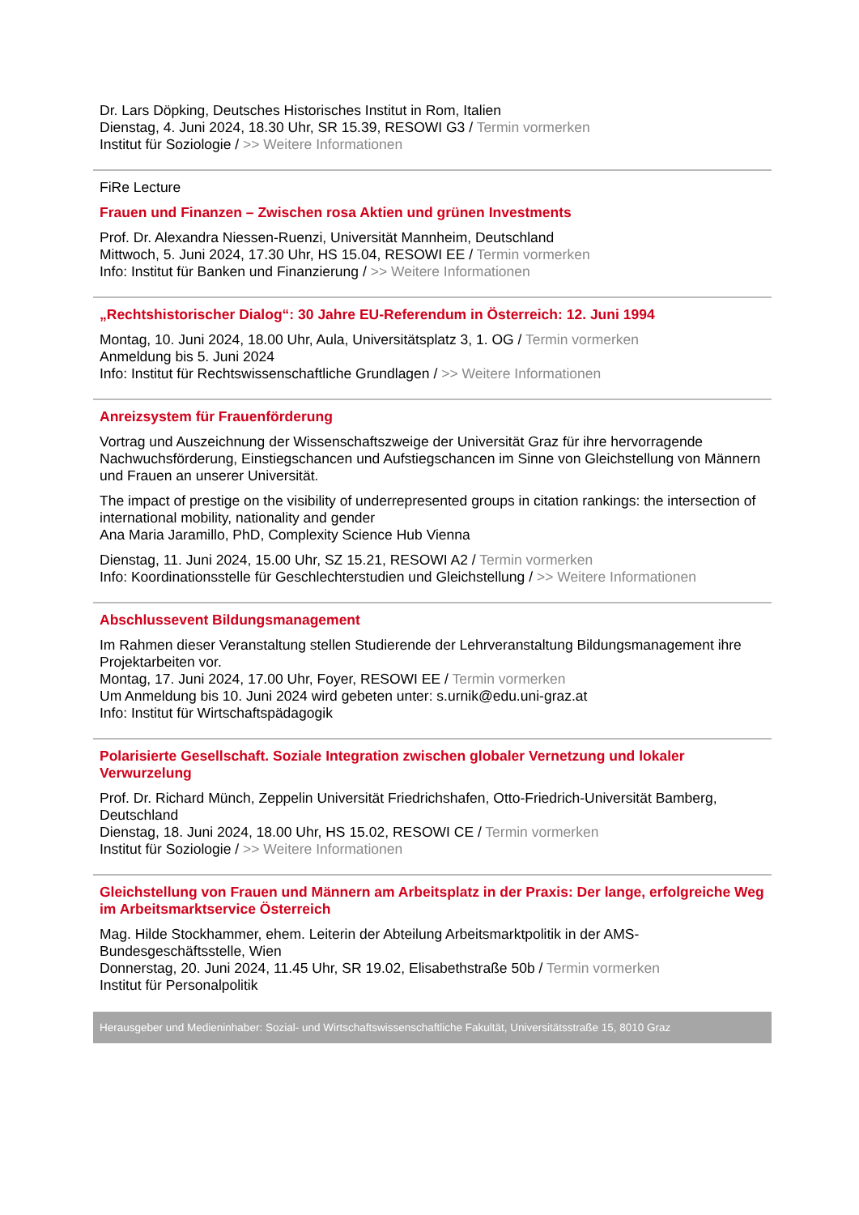Dr. Lars Döpking, Deutsches Historisches Institut in Rom, Italien
Dienstag, 4. Juni 2024, 18.30 Uhr, SR 15.39, RESOWI G3 / Termin vormerken
Institut für Soziologie / >> Weitere Informationen
FiRe Lecture
Frauen und Finanzen – Zwischen rosa Aktien und grünen Investments
Prof. Dr. Alexandra Niessen-Ruenzi, Universität Mannheim, Deutschland
Mittwoch, 5. Juni 2024, 17.30 Uhr, HS 15.04, RESOWI EE / Termin vormerken
Info: Institut für Banken und Finanzierung / >> Weitere Informationen
„Rechtshistorischer Dialog“: 30 Jahre EU-Referendum in Österreich: 12. Juni 1994
Montag, 10. Juni 2024, 18.00 Uhr, Aula, Universitätsplatz 3, 1. OG / Termin vormerken
Anmeldung bis 5. Juni 2024
Info: Institut für Rechtswissenschaftliche Grundlagen / >> Weitere Informationen
Anreizsystem für Frauenförderung
Vortrag und Auszeichnung der Wissenschaftszweige der Universität Graz für ihre hervorragende Nachwuchsförderung, Einstiegschancen und Aufstiegschancen im Sinne von Gleichstellung von Männern und Frauen an unserer Universität.
The impact of prestige on the visibility of underrepresented groups in citation rankings: the intersection of international mobility, nationality and gender
Ana Maria Jaramillo, PhD, Complexity Science Hub Vienna
Dienstag, 11. Juni 2024, 15.00 Uhr, SZ 15.21, RESOWI A2 / Termin vormerken
Info: Koordinationsstelle für Geschlechterstudien und Gleichstellung / >> Weitere Informationen
Abschlussevent Bildungsmanagement
Im Rahmen dieser Veranstaltung stellen Studierende der Lehrveranstaltung Bildungsmanagement ihre Projektarbeiten vor.
Montag, 17. Juni 2024, 17.00 Uhr, Foyer, RESOWI EE / Termin vormerken
Um Anmeldung bis 10. Juni 2024 wird gebeten unter: s.urnik@edu.uni-graz.at
Info: Institut für Wirtschaftspädagogik
Polarisierte Gesellschaft. Soziale Integration zwischen globaler Vernetzung und lokaler Verwurzelung
Prof. Dr. Richard Münch, Zeppelin Universität Friedrichshafen, Otto-Friedrich-Universität Bamberg, Deutschland
Dienstag, 18. Juni 2024, 18.00 Uhr, HS 15.02, RESOWI CE / Termin vormerken
Institut für Soziologie / >> Weitere Informationen
Gleichstellung von Frauen und Männern am Arbeitsplatz in der Praxis: Der lange, erfolgreiche Weg im Arbeitsmarktservice Österreich
Mag. Hilde Stockhammer, ehem. Leiterin der Abteilung Arbeitsmarktpolitik in der AMS-Bundesgeschäftsstelle, Wien
Donnerstag, 20. Juni 2024, 11.45 Uhr, SR 19.02, Elisabethstraße 50b / Termin vormerken
Institut für Personalpolitik
Herausgeber und Medieninhaber: Sozial- und Wirtschaftswissenschaftliche Fakultät, Universitätsstraße 15, 8010 Graz